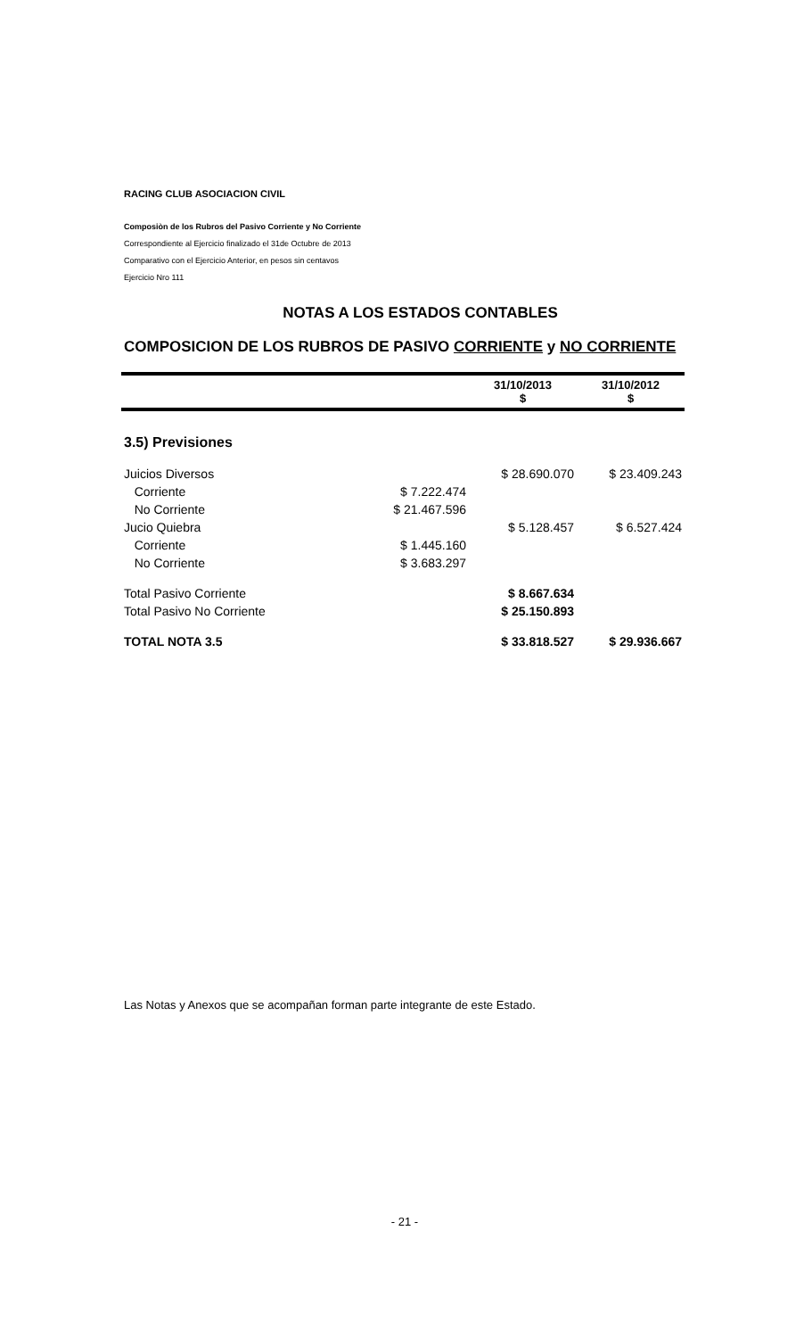RACING CLUB ASOCIACION CIVIL
Composiòn de los Rubros del Pasivo Corriente y No Corriente
Correspondiente al Ejercicio finalizado el 31de Octubre de 2013
Comparativo con el Ejercicio Anterior, en pesos sin centavos
Ejercicio Nro 111
NOTAS A LOS ESTADOS CONTABLES
COMPOSICION DE LOS RUBROS DE PASIVO CORRIENTE y NO CORRIENTE
| | | 31/10/2013 $ | 31/10/2012 $ |
| --- | --- | --- | --- |
| 3.5) Previsiones | | | |
| Juicios Diversos | | $ 28.690.070 | $ 23.409.243 |
| Corriente | $ 7.222.474 | | |
| No Corriente | $ 21.467.596 | | |
| Jucio Quiebra | | $ 5.128.457 | $ 6.527.424 |
| Corriente | $ 1.445.160 | | |
| No Corriente | $ 3.683.297 | | |
| Total Pasivo Corriente | | $ 8.667.634 | |
| Total Pasivo No Corriente | | $ 25.150.893 | |
| TOTAL NOTA 3.5 | | $ 33.818.527 | $ 29.936.667 |
Las Notas y Anexos que se acompañan forman parte integrante de este Estado.
- 21 -